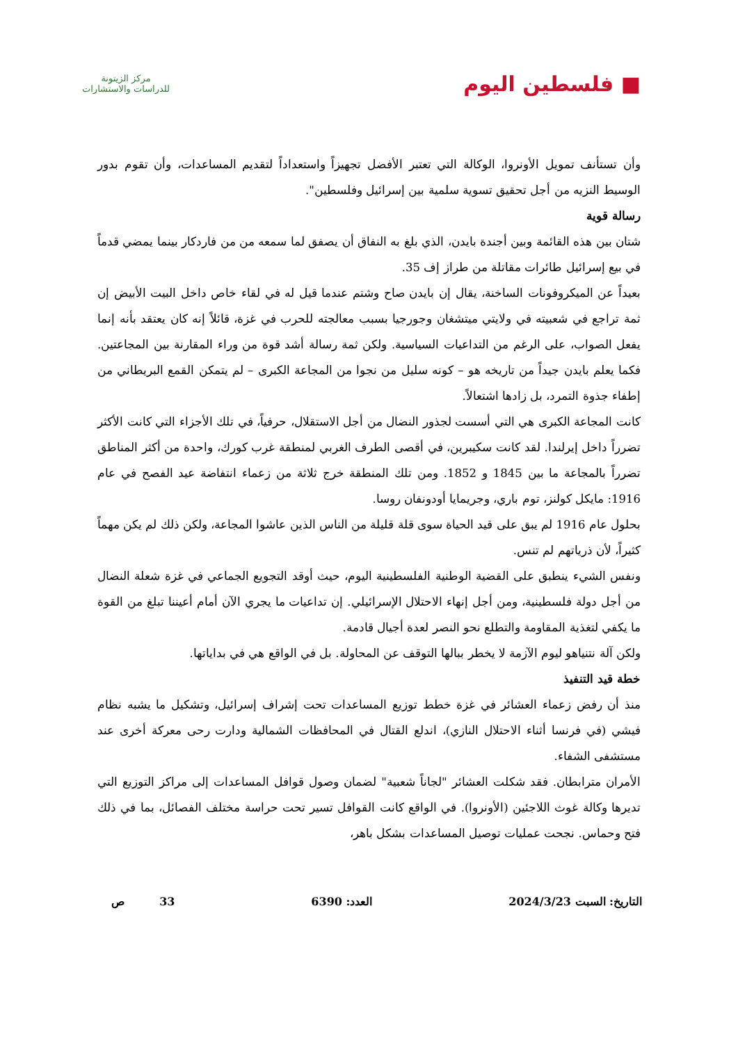■ فلسطين اليوم
مركز الزيتونة
للدراسات والاستشارات
وأن تستأنف تمويل الأونروا، الوكالة التي تعتبر الأفضل تجهيزاً واستعداداً لتقديم المساعدات، وأن تقوم بدور الوسيط النزيه من أجل تحقيق تسوية سلمية بين إسرائيل وفلسطين".
رسالة قوية
شتان بين هذه القائمة وبين أجندة بايدن، الذي بلغ به النفاق أن يصفق لما سمعه من من فاردكار بينما يمضي قدماً في بيع إسرائيل طائرات مقاتلة من طراز إف 35.
بعيداً عن الميكروفونات الساخنة، يقال إن بايدن صاح وشتم عندما قيل له في لقاء خاص داخل البيت الأبيض إن ثمة تراجع في شعبيته في ولايتي ميتشغان وجورجيا بسبب معالجته للحرب في غزة، قائلاً إنه كان يعتقد بأنه إنما يفعل الصواب، على الرغم من التداعيات السياسية. ولكن ثمة رسالة أشد قوة من وراء المقارنة بين المجاعتين. فكما يعلم بايدن جيداً من تاريخه هو – كونه سليل من نجوا من المجاعة الكبرى – لم يتمكن القمع البريطاني من إطفاء جذوة التمرد، بل زادها اشتعالاً.
كانت المجاعة الكبرى هي التي أسست لجذور النضال من أجل الاستقلال، حرفياً، في تلك الأجزاء التي كانت الأكثر تضرراً داخل إيرلندا. لقد كانت سكيبرين، في أقصى الطرف الغربي لمنطقة غرب كورك، واحدة من أكثر المناطق تضرراً بالمجاعة ما بين 1845 و 1852. ومن تلك المنطقة خرج ثلاثة من زعماء انتفاضة عيد الفصح في عام 1916: مايكل كولنز، توم باري، وجريمايا أودونفان روسا.
بحلول عام 1916 لم يبق على قيد الحياة سوى قلة قليلة من الناس الذين عاشوا المجاعة، ولكن ذلك لم يكن مهماً كثيراً، لأن ذرياتهم لم تنس.
ونفس الشيء ينطبق على القضية الوطنية الفلسطينية اليوم، حيث أوقد التجويع الجماعي في غزة شعلة النضال من أجل دولة فلسطينية، ومن أجل إنهاء الاحتلال الإسرائيلي. إن تداعيات ما يجري الآن أمام أعيننا تبلغ من القوة ما يكفي لتغذية المقاومة والتطلع نحو النصر لعدة أجيال قادمة.
ولكن آلة نتنياهو ليوم الآزمة لا يخطر ببالها التوقف عن المحاولة. بل في الواقع هي في بداياتها.
خطة قيد التنفيذ
منذ أن رفض زعماء العشائر في غزة خطط توزيع المساعدات تحت إشراف إسرائيل، وتشكيل ما يشبه نظام فيشي (في فرنسا أثناء الاحتلال النازي)، اندلع القتال في المحافظات الشمالية ودارت رحى معركة أخرى عند مستشفى الشفاء.
الأمران مترابطان. فقد شكلت العشائر "لجاناً شعبية" لضمان وصول قوافل المساعدات إلى مراكز التوزيع التي تديرها وكالة غوث اللاجئين (الأونروا). في الواقع كانت القوافل تسير تحت حراسة مختلف الفصائل، بما في ذلك فتح وحماس. نجحت عمليات توصيل المساعدات بشكل باهر،
التاريخ: السبت 2024/3/23 العدد: 6390 33 ص